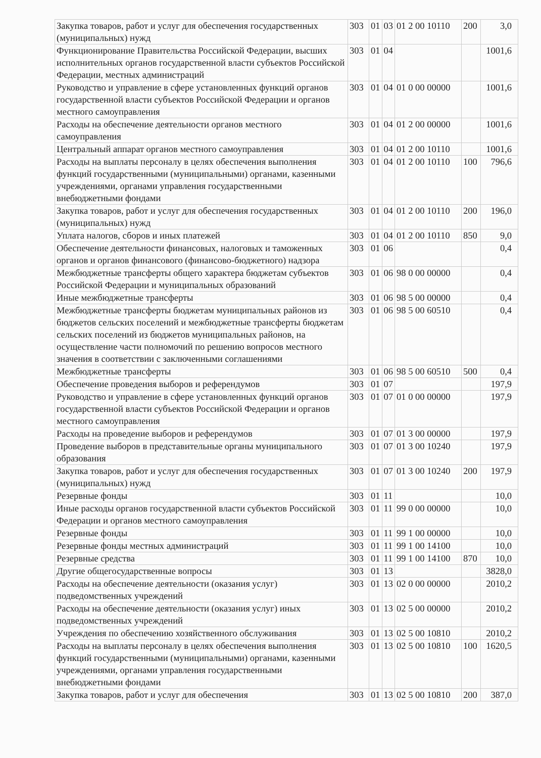| Закупка товаров, работ и услуг для обеспечения государственных (муниципальных) нужд | 303 | 01 | 03 | 01 2 00 10110 | 200 | 3,0 |
| Функционирование Правительства Российской Федерации, высших исполнительных органов государственной власти субъектов Российской Федерации, местных администраций | 303 | 01 | 04 | | | 1001,6 |
| Руководство и управление в сфере установленных функций органов государственной власти субъектов Российской Федерации и органов местного самоуправления | 303 | 01 | 04 | 01 0 00 00000 | | 1001,6 |
| Расходы на обеспечение деятельности органов местного самоуправления | 303 | 01 | 04 | 01 2 00 00000 | | 1001,6 |
| Центральный аппарат органов местного самоуправления | 303 | 01 | 04 | 01 2 00 10110 | | 1001,6 |
| Расходы на выплаты персоналу в целях обеспечения выполнения функций государственными (муниципальными) органами, казенными учреждениями, органами управления государственными внебюджетными фондами | 303 | 01 | 04 | 01 2 00 10110 | 100 | 796,6 |
| Закупка товаров, работ и услуг для обеспечения государственных (муниципальных) нужд | 303 | 01 | 04 | 01 2 00 10110 | 200 | 196,0 |
| Уплата налогов, сборов и иных платежей | 303 | 01 | 04 | 01 2 00 10110 | 850 | 9,0 |
| Обеспечение деятельности финансовых, налоговых и таможенных органов и органов финансового (финансово-бюджетного) надзора | 303 | 01 | 06 | | | 0,4 |
| Межбюджетные трансферты общего характера бюджетам субъектов Российской Федерации и муниципальных образований | 303 | 01 | 06 | 98 0 00 00000 | | 0,4 |
| Иные межбюджетные трансферты | 303 | 01 | 06 | 98 5 00 00000 | | 0,4 |
| Межбюджетные трансферты бюджетам муниципальных районов из бюджетов сельских поселений и межбюджетные трансферты бюджетам сельских поселений из бюджетов муниципальных районов, на осуществление части полномочий по решению вопросов местного значения в соответствии с заключенными соглашениями | 303 | 01 | 06 | 98 5 00 60510 | | 0,4 |
| Межбюджетные трансферты | 303 | 01 | 06 | 98 5 00 60510 | 500 | 0,4 |
| Обеспечение проведения выборов и референдумов | 303 | 01 | 07 | | | 197,9 |
| Руководство и управление в сфере установленных функций органов государственной власти субъектов Российской Федерации и органов местного самоуправления | 303 | 01 | 07 | 01 0 00 00000 | | 197,9 |
| Расходы на проведение выборов и референдумов | 303 | 01 | 07 | 01 3 00 00000 | | 197,9 |
| Проведение выборов в представительные органы муниципального образования | 303 | 01 | 07 | 01 3 00 10240 | | 197,9 |
| Закупка товаров, работ и услуг для обеспечения государственных (муниципальных) нужд | 303 | 01 | 07 | 01 3 00 10240 | 200 | 197,9 |
| Резервные фонды | 303 | 01 | 11 | | | 10,0 |
| Иные расходы органов государственной власти субъектов Российской Федерации и органов местного самоуправления | 303 | 01 | 11 | 99 0 00 00000 | | 10,0 |
| Резервные фонды | 303 | 01 | 11 | 99 1 00 00000 | | 10,0 |
| Резервные фонды местных администраций | 303 | 01 | 11 | 99 1 00 14100 | | 10,0 |
| Резервные средства | 303 | 01 | 11 | 99 1 00 14100 | 870 | 10,0 |
| Другие общегосударственные вопросы | 303 | 01 | 13 | | | 3828,0 |
| Расходы на обеспечение деятельности (оказания услуг) подведомственных учреждений | 303 | 01 | 13 | 02 0 00 00000 | | 2010,2 |
| Расходы на обеспечение деятельности (оказания услуг) иных подведомственных учреждений | 303 | 01 | 13 | 02 5 00 00000 | | 2010,2 |
| Учреждения по обеспечению хозяйственного обслуживания | 303 | 01 | 13 | 02 5 00 10810 | | 2010,2 |
| Расходы на выплаты персоналу в целях обеспечения выполнения функций государственными (муниципальными) органами, казенными учреждениями, органами управления государственными внебюджетными фондами | 303 | 01 | 13 | 02 5 00 10810 | 100 | 1620,5 |
| Закупка товаров, работ и услуг для обеспечения | 303 | 01 | 13 | 02 5 00 10810 | 200 | 387,0 |